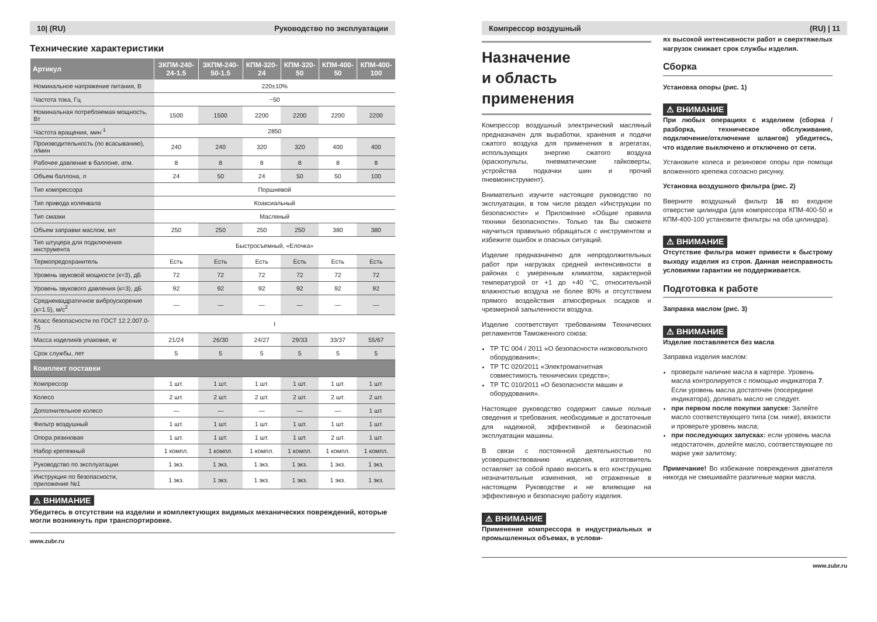10| (RU) Руководство по эксплуатации
Технические характеристики
| Артикул | ЗКПМ-240-24-1.5 | ЗКПМ-240-50-1.5 | КПМ-320-24 | КПМ-320-50 | КПМ-400-50 | КПМ-400-100 |
| --- | --- | --- | --- | --- | --- | --- |
| Номинальное напряжение питания, В | 220±10% | | | | | |
| Частота тока, Гц | ~50 | | | | | |
| Номинальная потребляемая мощность, Вт | 1500 | 1500 | 2200 | 2200 | 2200 | 2200 |
| Частота вращения, мин<sup>-1</sup> | 2850 | | | | | |
| Производительность (по всасыванию), л/мин | 240 | 240 | 320 | 320 | 400 | 400 |
| Рабочее давление в баллоне, атм. | 8 | 8 | 8 | 8 | 8 | 8 |
| Объем баллона, л | 24 | 50 | 24 | 50 | 50 | 100 |
| Тип компрессора | Поршневой | | | | | |
| Тип привода коленвала | Коаксиальный | | | | | |
| Тип смазки | Масляный | | | | | |
| Объем заправки маслом, мл | 250 | 250 | 250 | 250 | 380 | 380 |
| Тип штуцера для подключения инструмента | Быстросъемный, «Елочка» | | | | | |
| Термопредохранитель | Есть | Есть | Есть | Есть | Есть | Есть |
| Уровень звуковой мощности (к=3), дБ | 72 | 72 | 72 | 72 | 72 | 72 |
| Уровень звукового давления (к=3), дБ | 92 | 92 | 92 | 92 | 92 | 92 |
| Среднеквадратичное виброускорение (к=1.5), м/с<sup>2</sup> | — | — | — | — | — | — |
| Класс безопасности по ГОСТ 12.2.007.0-75 | I | | | | | |
| Масса изделия/в упаковке, кг | 21/24 | 26/30 | 24/27 | 29/33 | 33/37 | 55/67 |
| Срок службы, лет | 5 | 5 | 5 | 5 | 5 | 5 |
| Комплект поставки | | | | | | |
| Компрессор | 1 шт. | 1 шт. | 1 шт. | 1 шт. | 1 шт. | 1 шт. |
| Колесо | 2 шт. | 2 шт. | 2 шт. | 2 шт. | 2 шт. | 2 шт. |
| Дополнительное колесо | — | — | — | — | — | 1 шт. |
| Фильтр воздушный | 1 шт. | 1 шт. | 1 шт. | 1 шт. | 1 шт. | 1 шт. |
| Опора резиновая | 1 шт. | 1 шт. | 1 шт. | 1 шт. | 2 шт. | 1 шт. |
| Набор крепежный | 1 компл. | 1 компл. | 1 компл. | 1 компл. | 1 компл. | 1 компл. |
| Руководство по эксплуатации | 1 экз. | 1 экз. | 1 экз. | 1 экз. | 1 экз. | 1 экз. |
| Инструкция по безопасности, приложение №1 | 1 экз. | 1 экз. | 1 экз. | 1 экз. | 1 экз. | 1 экз. |
⚠ ВНИМАНИЕ
Убедитесь в отсутствии на изделии и комплектующих видимых механических повреждений, которые могли возникнуть при транспортировке.
www.zubr.ru
Компрессор воздушный (RU) | 11
Назначение
и область применения
Компрессор воздушный электрический масляный предназначен для выработки, хранения и подачи сжатого воздуха для применения в агрегатах, использующих энергию сжатого воздуха (краскопульты, пневматические гайковерты, устройства подкачки шин и прочий пневмоинструмент).
Внимательно изучите настоящее руководство по эксплуатации, в том числе раздел «Инструкции по безопасности» и Приложение «Общие правила техники безопасности». Только так Вы сможете научиться правильно обращаться с инструментом и избежите ошибок и опасных ситуаций.
Изделие предназначено для непродолжительных работ при нагрузках средней интенсивности в районах с умеренным климатом, характерной температурой от +1 до +40 °С, относительной влажностью воздуха не более 80% и отсутствием прямого воздействия атмосферных осадков и чрезмерной запыленности воздуха.
Изделие соответствует требованиям Технических регламентов Таможенного союза:
ТР ТС 004 / 2011 «О безопасности низковольтного оборудования»;
ТР ТС 020/2011 «Электромагнитная совместимость технических средств»;
ТР ТС 010/2011 «О безопасности машин и оборудования».
Настоящее руководство содержит самые полные сведения и требования, необходимые и достаточные для надежной, эффективной и безопасной эксплуатации машины.
В связи с постоянной деятельностью по усовершенствованию изделия, изготовитель оставляет за собой право вносить в его конструкцию незначительные изменения, не отраженные в настоящем Руководстве и не влияющие на эффективную и безопасную работу изделия.
⚠ ВНИМАНИЕ
Применение компрессора в индустриальных и промышленных объемах, в услови-
ях высокой интенсивности работ и сверхтяжелых нагрузок снижает срок службы изделия.
Сборка
Установка опоры (рис. 1)
⚠ ВНИМАНИЕ
При любых операциях с изделием (сборка /разборка, техническое обслуживание, подключение/отключение шлангов) убедитесь, что изделие выключено и отключено от сети.
Установите колеса и резиновое опоры при помощи вложенного крепежа согласно рисунку.
Установка воздушного фильтра (рис. 2)
Вверните воздушный фильтр 16 во входное отверстие цилиндра (для компрессора КПМ-400-50 и КПМ-400-100 установите фильтры на оба цилиндра).
⚠ ВНИМАНИЕ
Отсутствие фильтра может привести к быстрому выходу изделия из строя. Данная неисправность условиями гарантии не поддерживается.
Подготовка к работе
Заправка маслом (рис. 3)
⚠ ВНИМАНИЕ
Изделие поставляется без масла
Заправка изделия маслом:
проверьте наличие масла в картере. Уровень масла контролируется с помощью индикатора 7. Если уровень масла достаточен (посередине индикатора), доливать масло не следует.
при первом после покупки запуске: Залейте масло соответствующего типа (см. ниже), вязкости и проверьте уровень масла;
при последующих запусках: если уровень масла недостаточен, долейте масло, соответствующее по марке уже залитому;
Примечание! Во избежание повреждения двигателя никогда не смешивайте различные марки масла.
www.zubr.ru